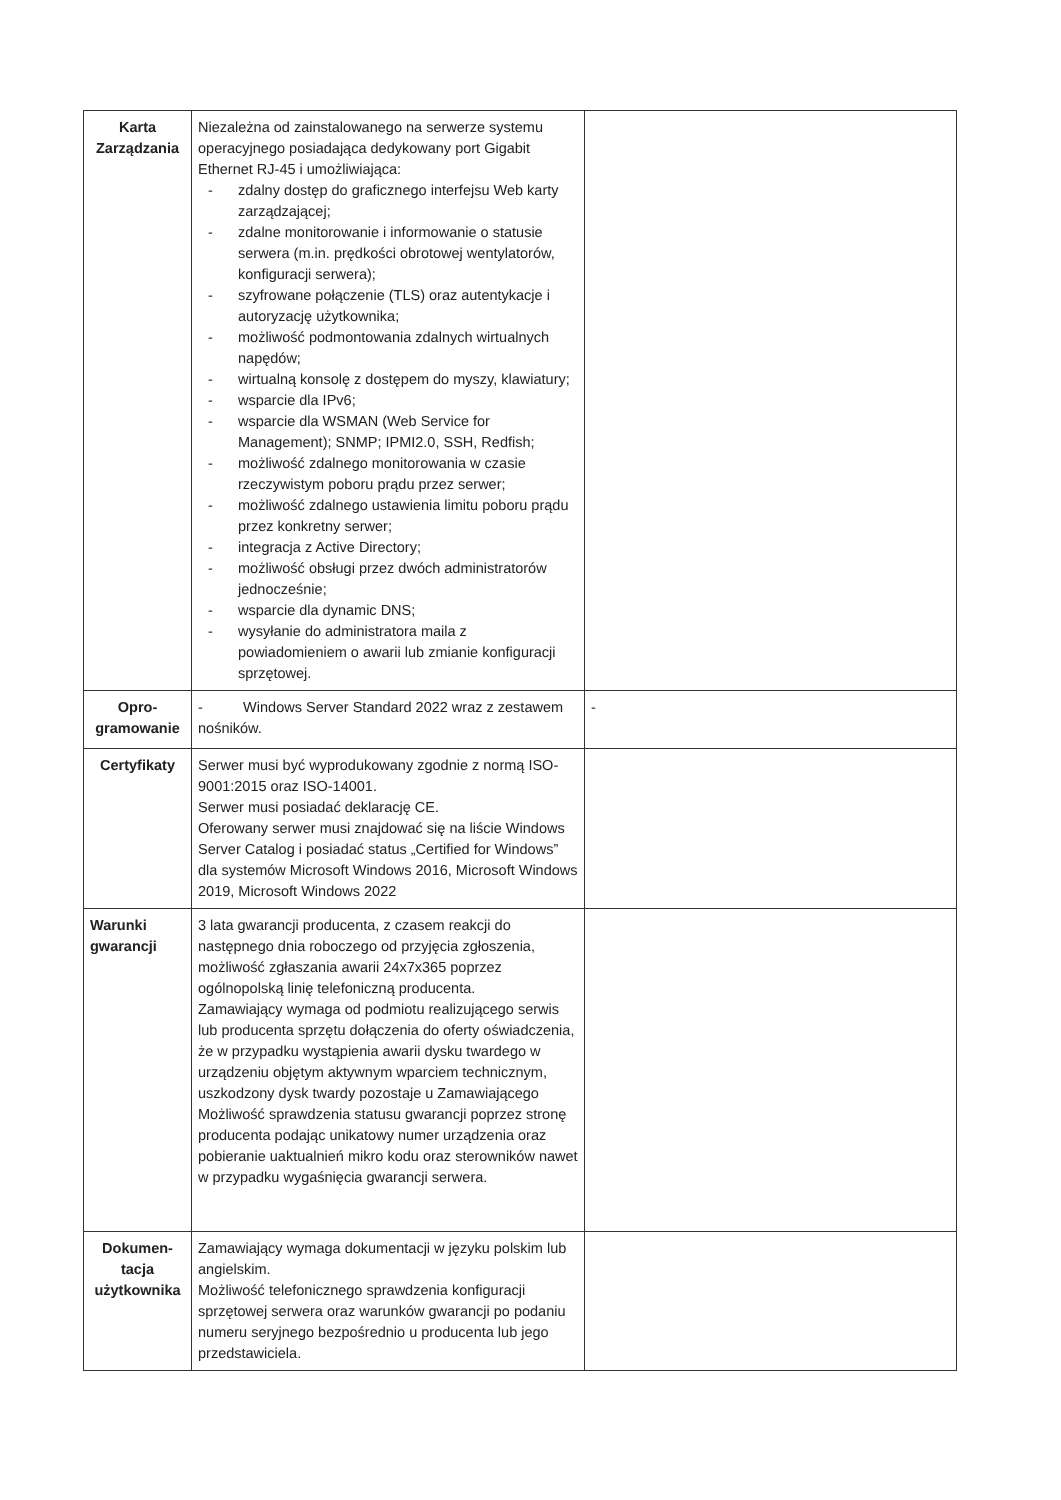| Karta Zarządzania | Niezależna od zainstalowanego na serwerze systemu operacyjnego posiadająca dedykowany port Gigabit Ethernet RJ-45 i umożliwiająca: - zdalny dostęp do graficznego interfejsu Web karty zarządzającej; - zdalne monitorowanie i informowanie o statusie serwera (m.in. prędkości obrotowej wentylatorów, konfiguracji serwera); - szyfrowane połączenie (TLS) oraz autentykacje i autoryzację użytkownika; - możliwość podmontowania zdalnych wirtualnych napędów; - wirtualną konsolę z dostępem do myszy, klawiatury; - wsparcie dla IPv6; - wsparcie dla WSMAN (Web Service for Management); SNMP; IPMI2.0, SSH, Redfish; - możliwość zdalnego monitorowania w czasie rzeczywistym poboru prądu przez serwer; - możliwość zdalnego ustawienia limitu poboru prądu przez konkretny serwer; - integracja z Active Directory; - możliwość obsługi przez dwóch administratorów jednocześnie; - wsparcie dla dynamic DNS; - wysyłanie do administratora maila z powiadomieniem o awarii lub zmianie konfiguracji sprzętowej. | |
| Opro- gramowanie | - Windows Server Standard 2022 wraz z zestawem nośników. | - |
| Certyfikaty | Serwer musi być wyprodukowany zgodnie z normą ISO-9001:2015 oraz ISO-14001. Serwer musi posiadać deklarację CE. Oferowany serwer musi znajdować się na liście Windows Server Catalog i posiadać status „Certified for Windows” dla systemów Microsoft Windows 2016, Microsoft Windows 2019, Microsoft Windows 2022 | |
| Warunki gwarancji | 3 lata gwarancji producenta, z czasem reakcji do następnego dnia roboczego od przyjęcia zgłoszenia, możliwość zgłaszania awarii 24x7x365 poprzez ogólnopolską linię telefoniczną producenta. Zamawiający wymaga od podmiotu realizującego serwis lub producenta sprzętu dołączenia do oferty oświadczenia, że w przypadku wystąpienia awarii dysku twardego w urządzeniu objętym aktywnym wparciem technicznym, uszkodzony dysk twardy pozostaje u Zamawiającego Możliwość sprawdzenia statusu gwarancji poprzez stronę producenta podając unikatowy numer urządzenia oraz pobieranie uaktualnień mikro kodu oraz sterowników nawet w przypadku wygaśnięcia gwarancji serwera. | |
| Dokumen- tacja użytkownika | Zamawiający wymaga dokumentacji w języku polskim lub angielskim. Możliwość telefonicznego sprawdzenia konfiguracji sprzętowej serwera oraz warunków gwarancji po podaniu numeru seryjnego bezpośrednio u producenta lub jego przedstawiciela. | |